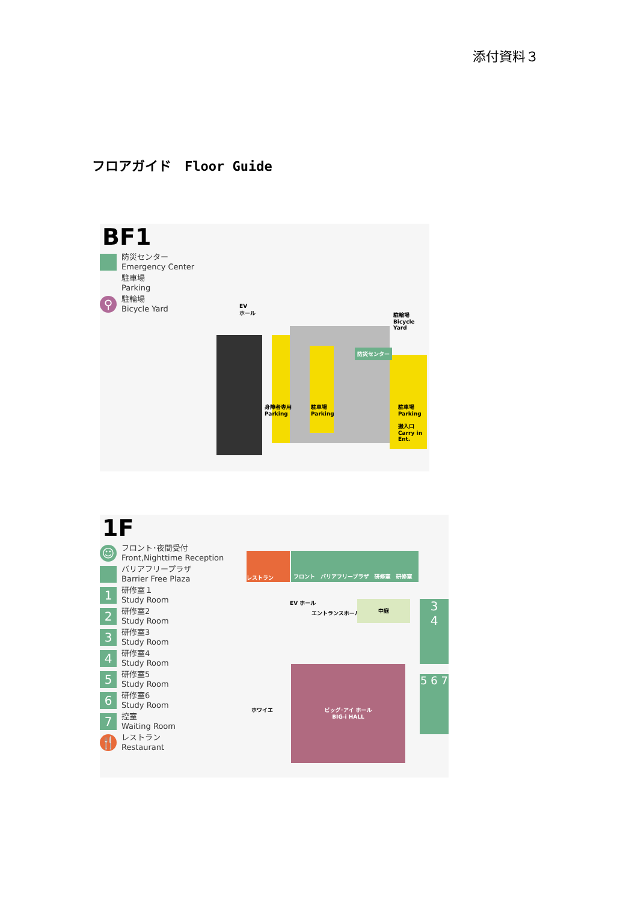添付資料３
フロアガイド　Floor Guide
BF1
防災センター
Emergency Center
駐車場
Parking
⚲
駐輪場
Bicycle Yard
身障者専用
Parking
駐車場
Parking
駐車場
Parking
搬入口
Carry in Ent.
駐輪場
Bicycle Yard
防災センター
EV
ホール
1F
☺
フロント･夜間受付
Front,Nighttime Reception
バリアフリープラザ
Barrier Free Plaza
1
研修室１
Study Room
2
研修室2
Study Room
3
研修室3
Study Room
4
研修室4
Study Room
5
研修室5
Study Room
6
研修室6
Study Room
7
控室
Waiting Room
🍴
レストラン
Restaurant
レストラン フロント　バリアフリープラザ　研修室　研修室
3
4
5 6 7
エントランスホール
中庭
ビッグ･アイ ホール
BIG-i HALL
ホワイエ
EV ホール